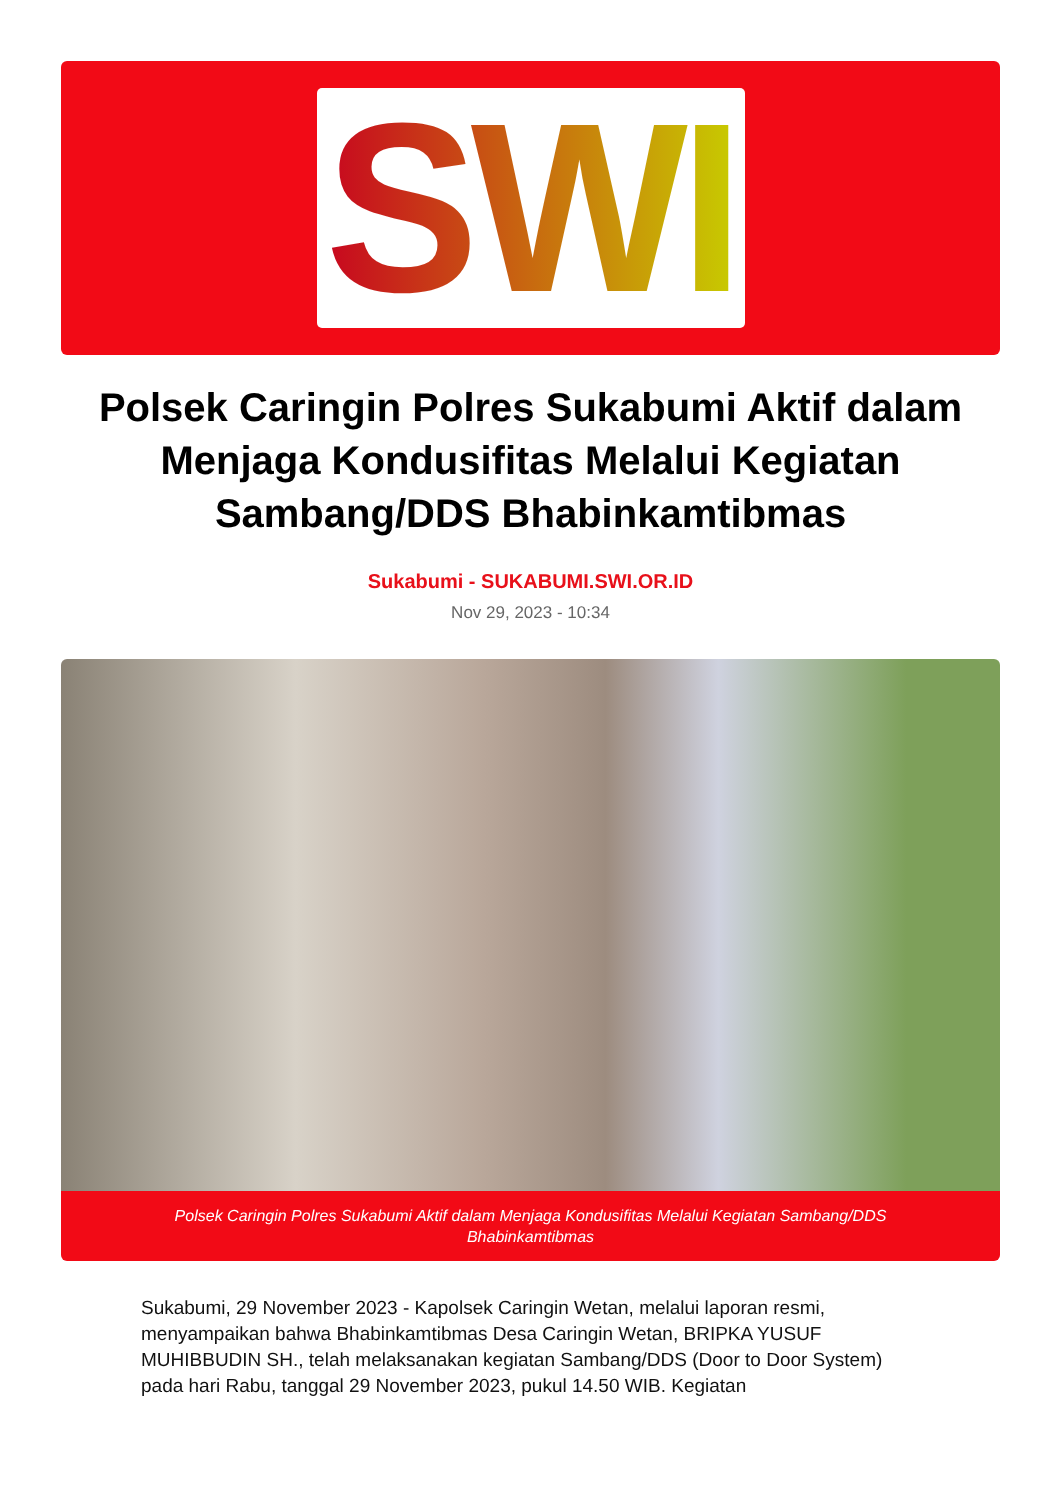SWI
Polsek Caringin Polres Sukabumi Aktif dalam Menjaga Kondusifitas Melalui Kegiatan Sambang/DDS Bhabinkamtibmas
Sukabumi - SUKABUMI.SWI.OR.ID
Nov 29, 2023 - 10:34
Polsek Caringin Polres Sukabumi Aktif dalam Menjaga Kondusifitas Melalui Kegiatan Sambang/DDS Bhabinkamtibmas
Sukabumi, 29 November 2023 - Kapolsek Caringin Wetan, melalui laporan resmi, menyampaikan bahwa Bhabinkamtibmas Desa Caringin Wetan, BRIPKA YUSUF MUHIBBUDIN SH., telah melaksanakan kegiatan Sambang/DDS (Door to Door System) pada hari Rabu, tanggal 29 November 2023, pukul 14.50 WIB. Kegiatan